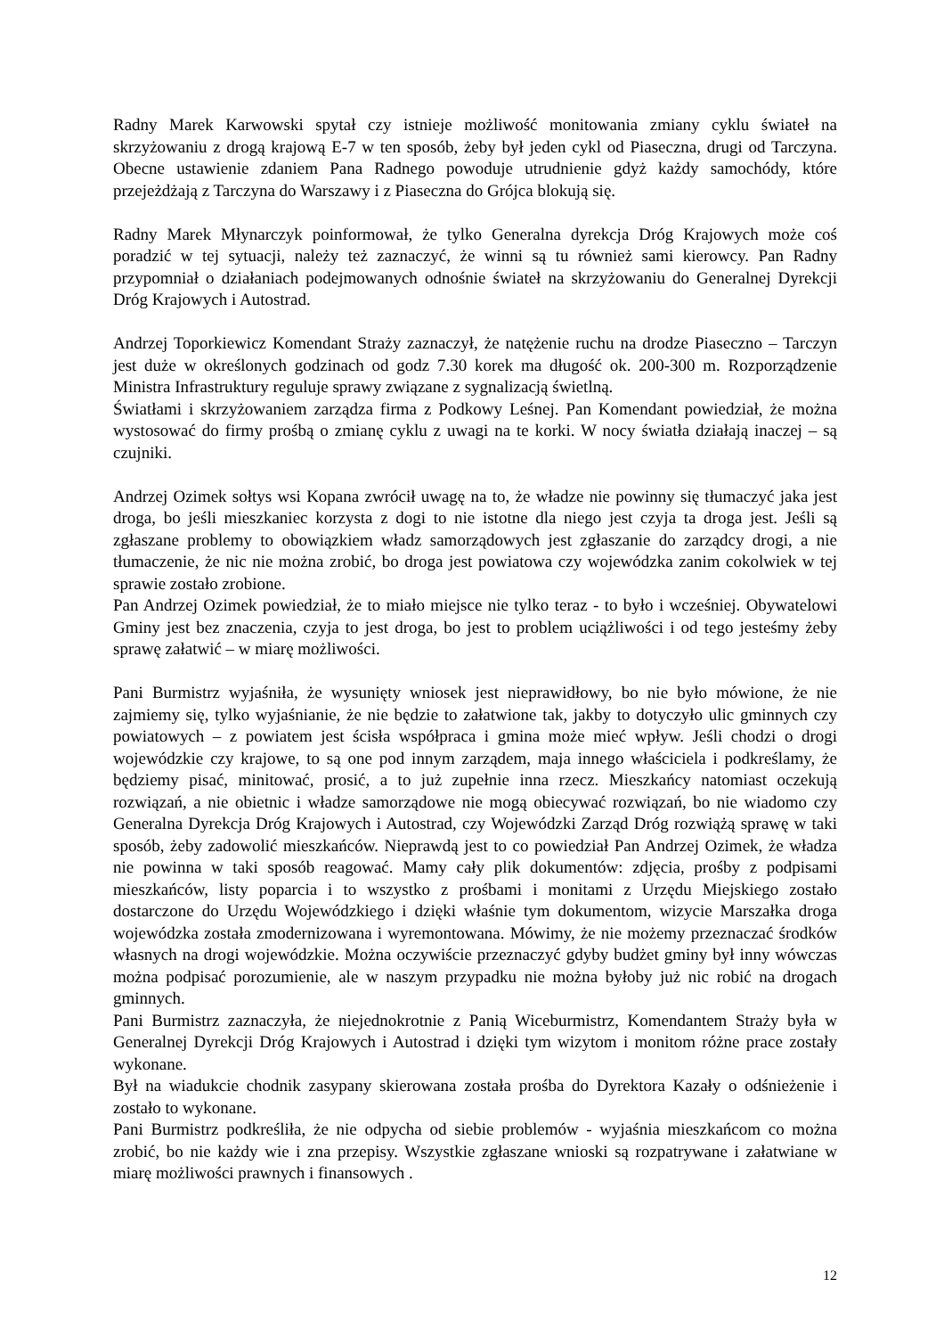Radny Marek Karwowski spytał czy istnieje możliwość monitowania zmiany cyklu świateł na skrzyżowaniu z drogą krajową E-7 w ten sposób, żeby był jeden cykl od Piaseczna, drugi od Tarczyna. Obecne ustawienie zdaniem Pana Radnego powoduje utrudnienie gdyż każdy samochódy, które przejeżdżają z Tarczyna do Warszawy i z Piaseczna do Grójca blokują się.
Radny Marek Młynarczyk poinformował, że tylko Generalna dyrekcja Dróg Krajowych może coś poradzić w tej sytuacji, należy też zaznaczyć, że winni są tu również sami kierowcy. Pan Radny przypomniał o działaniach podejmowanych odnośnie świateł na skrzyżowaniu do Generalnej Dyrekcji Dróg Krajowych i Autostrad.
Andrzej Toporkiewicz Komendant Straży zaznaczył, że natężenie ruchu na drodze Piaseczno – Tarczyn jest duże w określonych godzinach od godz 7.30 korek ma długość ok. 200-300 m. Rozporządzenie Ministra Infrastruktury reguluje sprawy związane z sygnalizacją świetlną.
Światłami i skrzyżowaniem zarządza firma z Podkowy Leśnej. Pan Komendant powiedział, że można wystosować do firmy prośbą o zmianę cyklu z uwagi na te korki. W nocy światła działają inaczej – są czujniki.
Andrzej Ozimek sołtys wsi Kopana zwrócił uwagę na to, że władze nie powinny się tłumaczyć jaka jest droga, bo jeśli mieszkaniec korzysta z dogi to nie istotne dla niego jest czyja ta droga jest. Jeśli są zgłaszane problemy to obowiązkiem władz samorządowych jest zgłaszanie do zarządcy drogi, a nie tłumaczenie, że nic nie można zrobić, bo droga jest powiatowa czy wojewódzka zanim cokolwiek w tej sprawie zostało zrobione.
Pan Andrzej Ozimek powiedział, że to miało miejsce nie tylko teraz - to było i wcześniej. Obywatelowi Gminy jest bez znaczenia, czyja to jest droga, bo jest to problem uciążliwości i od tego jesteśmy żeby sprawę załatwić – w miarę możliwości.
Pani Burmistrz wyjaśniła, że wysunięty wniosek jest nieprawidłowy, bo nie było mówione, że nie zajmiemy się, tylko wyjaśnianie, że nie będzie to załatwione tak, jakby to dotyczyło ulic gminnych czy powiatowych – z powiatem jest ścisła współpraca i gmina może mieć wpływ. Jeśli chodzi o drogi wojewódzkie czy krajowe, to są one pod innym zarządem, maja innego właściciela i podkreślamy, że będziemy pisać, minitować, prosić, a to już zupełnie inna rzecz. Mieszkańcy natomiast oczekują rozwiązań, a nie obietnic i władze samorządowe nie mogą obiecywać rozwiązań, bo nie wiadomo czy Generalna Dyrekcja Dróg Krajowych i Autostrad, czy Wojewódzki Zarząd Dróg rozwiążą sprawę w taki sposób, żeby zadowolić mieszkańców. Nieprawdą jest to co powiedział Pan Andrzej Ozimek, że władza nie powinna w taki sposób reagować. Mamy cały plik dokumentów: zdjęcia, prośby z podpisami mieszkańców, listy poparcia i to wszystko z prośbami i monitami z Urzędu Miejskiego zostało dostarczone do Urzędu Wojewódzkiego i dzięki właśnie tym dokumentom, wizycie Marszałka droga wojewódzka została zmodernizowana i wyremontowana. Mówimy, że nie możemy przeznaczać środków własnych na drogi wojewódzkie. Można oczywiście przeznaczyć gdyby budżet gminy był inny wówczas można podpisać porozumienie, ale w naszym przypadku nie można byłoby już nic robić na drogach gminnych.
Pani Burmistrz zaznaczyła, że niejednokrotnie z Panią Wiceburmistrz, Komendantem Straży była w Generalnej Dyrekcji Dróg Krajowych i Autostrad i dzięki tym wizytom i monitom różne prace zostały wykonane.
Był na wiadukcie chodnik zasypany skierowana została prośba do Dyrektora Kazały o odśnieżenie i zostało to wykonane.
Pani Burmistrz podkreśliła, że nie odpycha od siebie problemów - wyjaśnia mieszkańcom co można zrobić, bo nie każdy wie i zna przepisy. Wszystkie zgłaszane wnioski są rozpatrywane i załatwiane w miarę możliwości prawnych i finansowych .
12